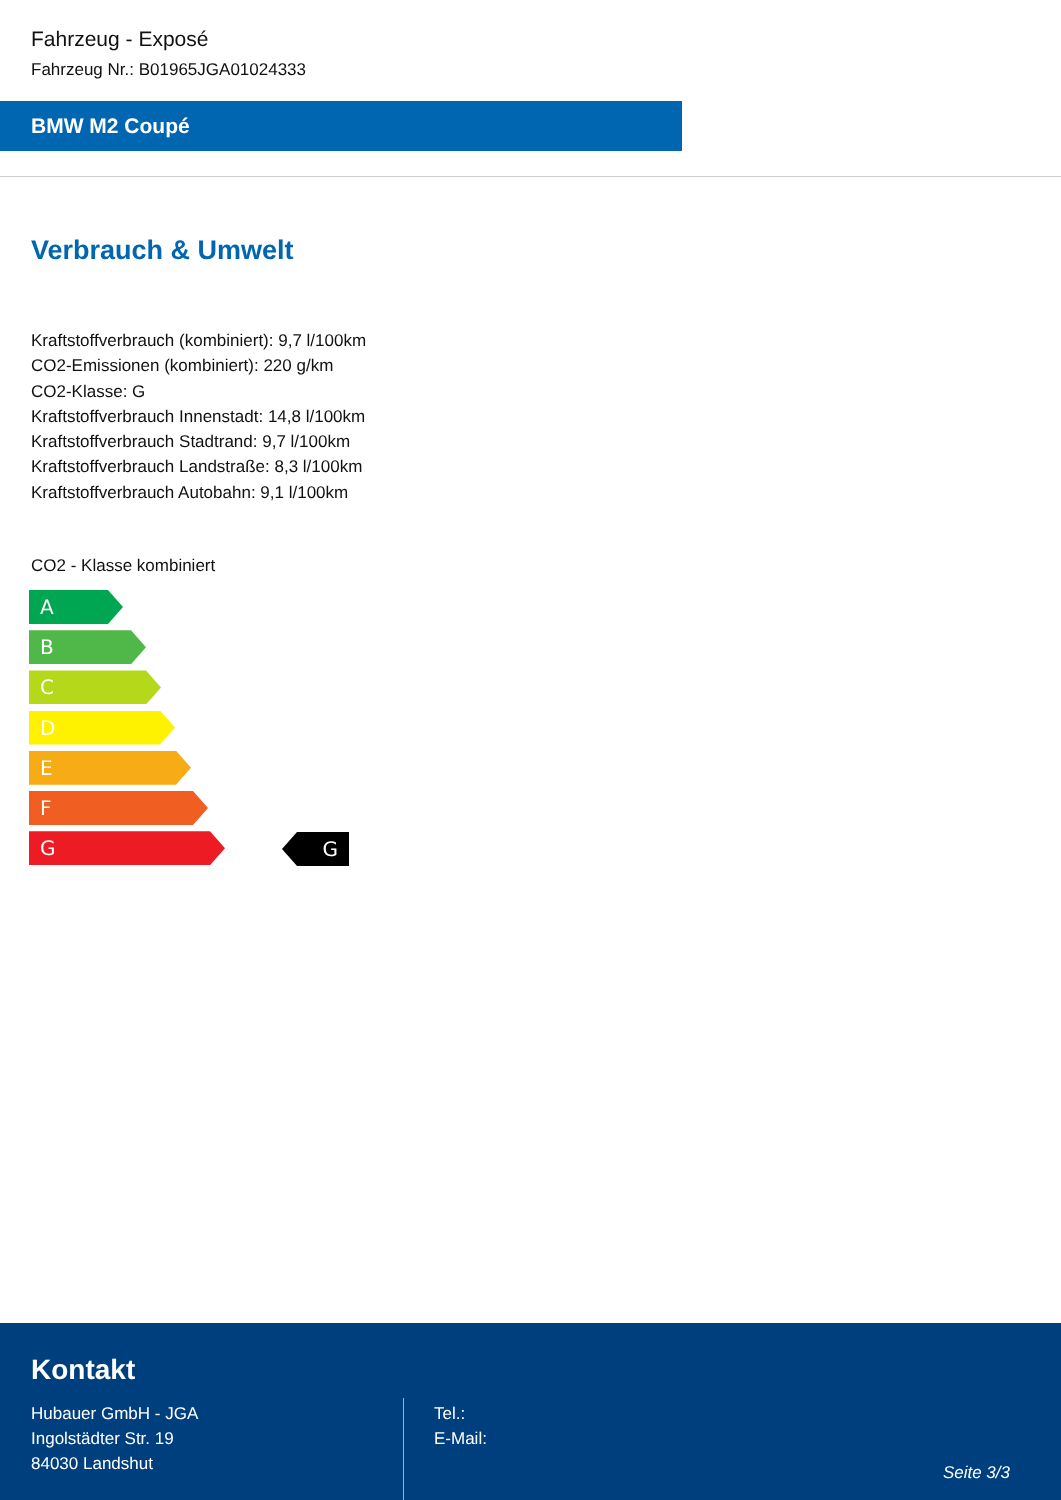Fahrzeug - Exposé
Fahrzeug Nr.: B01965JGA01024333
BMW M2 Coupé
Verbrauch & Umwelt
Kraftstoffverbrauch (kombiniert): 9,7 l/100km
CO2-Emissionen (kombiniert): 220 g/km
CO2-Klasse: G
Kraftstoffverbrauch Innenstadt: 14,8 l/100km
Kraftstoffverbrauch Stadtrand: 9,7 l/100km
Kraftstoffverbrauch Landstraße: 8,3 l/100km
Kraftstoffverbrauch Autobahn: 9,1 l/100km
CO2 - Klasse kombiniert
A
B
C
D
E
F
G
G
Kontakt
Hubauer GmbH - JGA
Ingolstädter Str. 19
84030 Landshut
Tel.:
E-Mail:
Seite 3/3